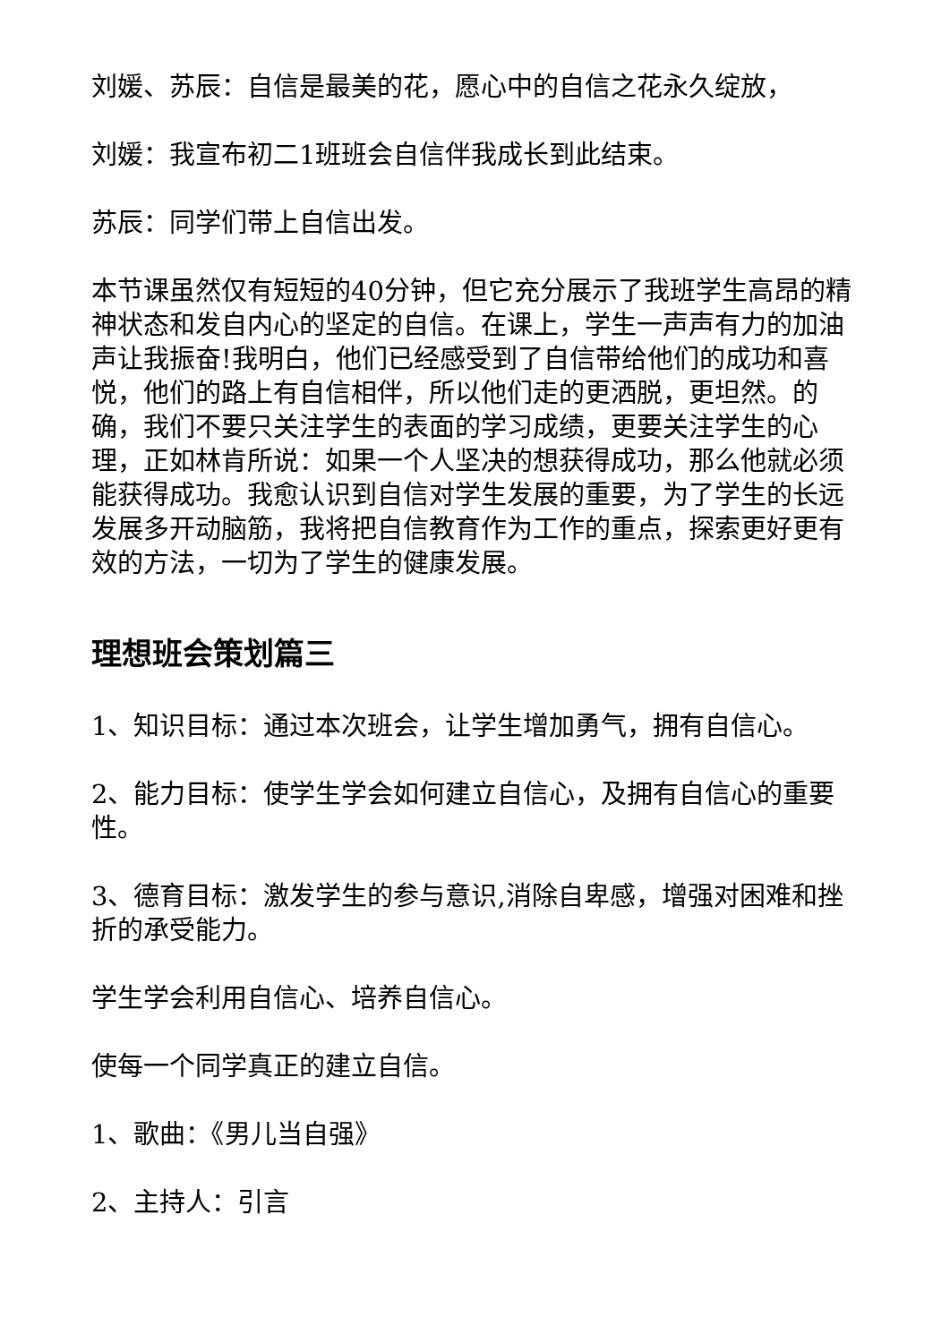刘媛、苏辰：自信是最美的花，愿心中的自信之花永久绽放，
刘媛：我宣布初二1班班会自信伴我成长到此结束。
苏辰：同学们带上自信出发。
本节课虽然仅有短短的40分钟，但它充分展示了我班学生高昂的精神状态和发自内心的坚定的自信。在课上，学生一声声有力的加油声让我振奋!我明白，他们已经感受到了自信带给他们的成功和喜悦，他们的路上有自信相伴，所以他们走的更洒脱，更坦然。的确，我们不要只关注学生的表面的学习成绩，更要关注学生的心理，正如林肯所说：如果一个人坚决的想获得成功，那么他就必须能获得成功。我愈认识到自信对学生发展的重要，为了学生的长远发展多开动脑筋，我将把自信教育作为工作的重点，探索更好更有效的方法，一切为了学生的健康发展。
理想班会策划篇三
1、知识目标：通过本次班会，让学生增加勇气，拥有自信心。
2、能力目标：使学生学会如何建立自信心，及拥有自信心的重要性。
3、德育目标：激发学生的参与意识,消除自卑感，增强对困难和挫折的承受能力。
学生学会利用自信心、培养自信心。
使每一个同学真正的建立自信。
1、歌曲：《男儿当自强》
2、主持人：引言